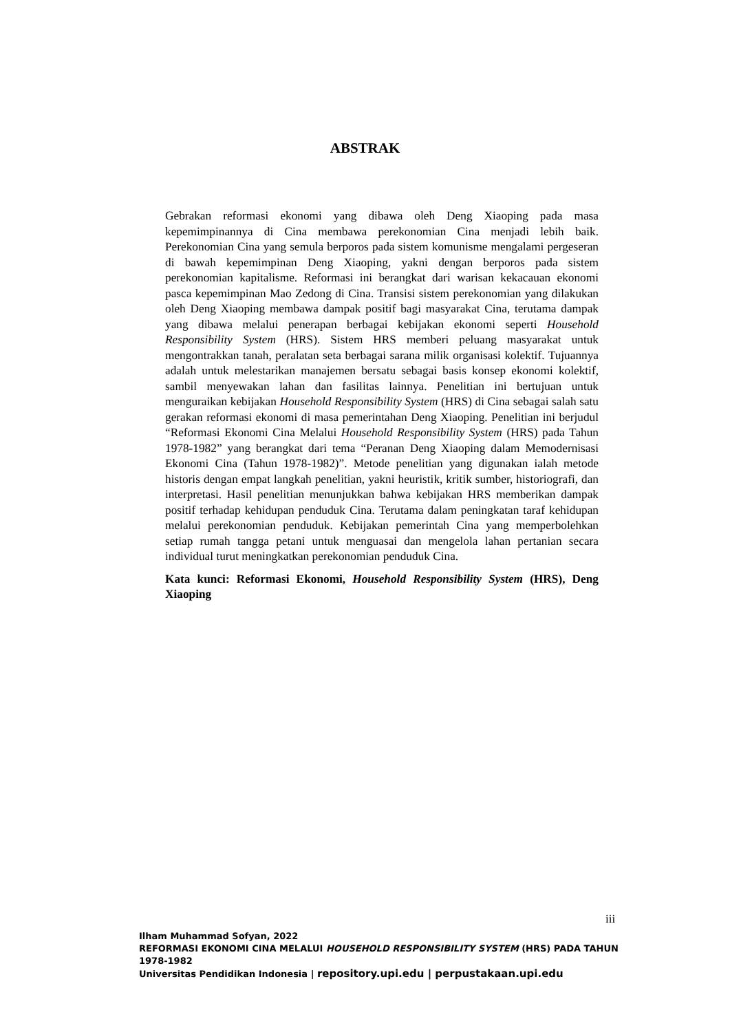ABSTRAK
Gebrakan reformasi ekonomi yang dibawa oleh Deng Xiaoping pada masa kepemimpinannya di Cina membawa perekonomian Cina menjadi lebih baik. Perekonomian Cina yang semula berporos pada sistem komunisme mengalami pergeseran di bawah kepemimpinan Deng Xiaoping, yakni dengan berporos pada sistem perekonomian kapitalisme. Reformasi ini berangkat dari warisan kekacauan ekonomi pasca kepemimpinan Mao Zedong di Cina. Transisi sistem perekonomian yang dilakukan oleh Deng Xiaoping membawa dampak positif bagi masyarakat Cina, terutama dampak yang dibawa melalui penerapan berbagai kebijakan ekonomi seperti Household Responsibility System (HRS). Sistem HRS memberi peluang masyarakat untuk mengontrakkan tanah, peralatan seta berbagai sarana milik organisasi kolektif. Tujuannya adalah untuk melestarikan manajemen bersatu sebagai basis konsep ekonomi kolektif, sambil menyewakan lahan dan fasilitas lainnya. Penelitian ini bertujuan untuk menguraikan kebijakan Household Responsibility System (HRS) di Cina sebagai salah satu gerakan reformasi ekonomi di masa pemerintahan Deng Xiaoping. Penelitian ini berjudul “Reformasi Ekonomi Cina Melalui Household Responsibility System (HRS) pada Tahun 1978-1982” yang berangkat dari tema “Peranan Deng Xiaoping dalam Memodernisasi Ekonomi Cina (Tahun 1978-1982)”. Metode penelitian yang digunakan ialah metode historis dengan empat langkah penelitian, yakni heuristik, kritik sumber, historiografi, dan interpretasi. Hasil penelitian menunjukkan bahwa kebijakan HRS memberikan dampak positif terhadap kehidupan penduduk Cina. Terutama dalam peningkatan taraf kehidupan melalui perekonomian penduduk. Kebijakan pemerintah Cina yang memperbolehkan setiap rumah tangga petani untuk menguasai dan mengelola lahan pertanian secara individual turut meningkatkan perekonomian penduduk Cina.
Kata kunci: Reformasi Ekonomi, Household Responsibility System (HRS), Deng Xiaoping
iii
Ilham Muhammad Sofyan, 2022
REFORMASI EKONOMI CINA MELALUI HOUSEHOLD RESPONSIBILITY SYSTEM (HRS) PADA TAHUN 1978-1982
Universitas Pendidikan Indonesia | repository.upi.edu | perpustakaan.upi.edu